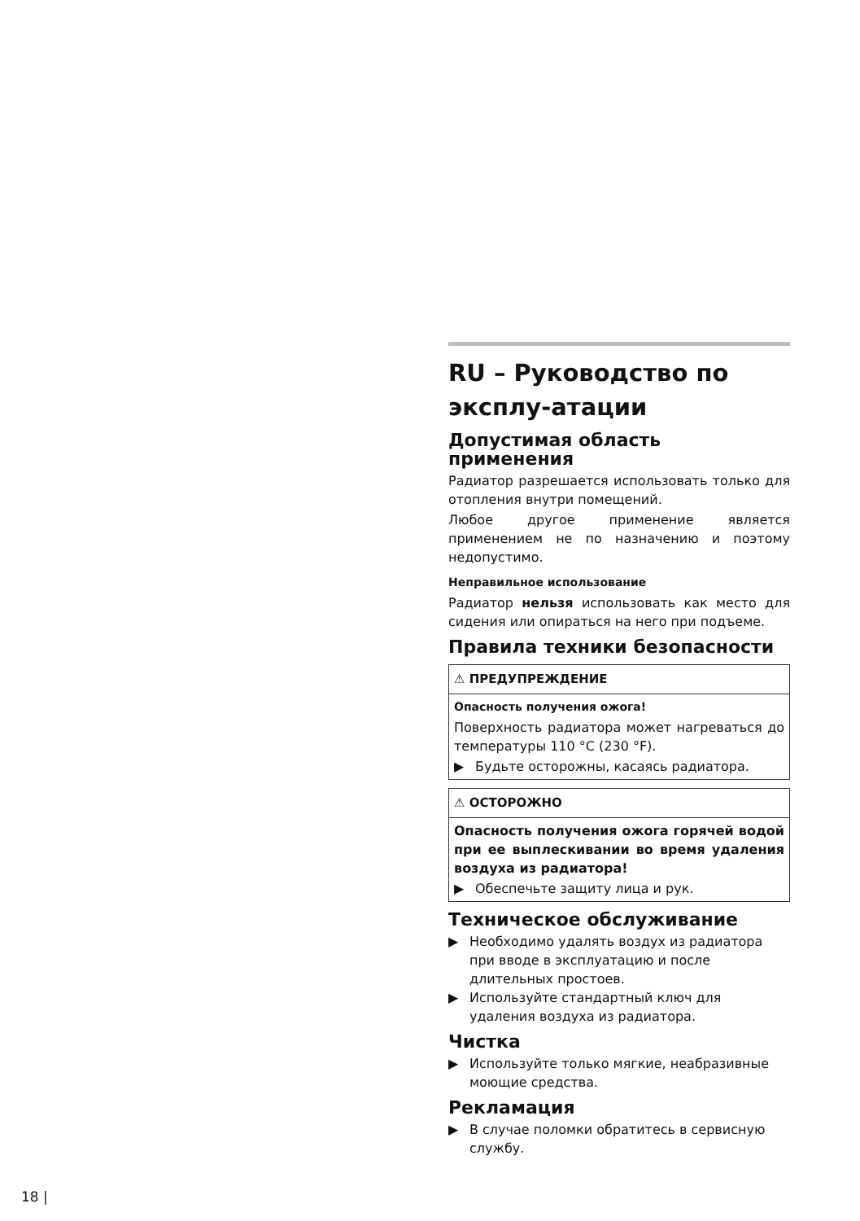RU – Руководство по эксплу-атации
Допустимая область применения
Радиатор разрешается использовать только для отопления внутри помещений.
Любое другое применение является применением не по назначению и поэтому недопустимо.
Неправильное использование
Радиатор нельзя использовать как место для сидения или опираться на него при подъеме.
Правила техники безопасности
⚠ ПРЕДУПРЕЖДЕНИЕ
Опасность получения ожога!
Поверхность радиатора может нагреваться до температуры 110 °C (230 °F).
▶ Будьте осторожны, касаясь радиатора.
⚠ ОСТОРОЖНО
Опасность получения ожога горячей водой при ее выплескивании во время удаления воздуха из радиатора!
▶ Обеспечьте защиту лица и рук.
Техническое обслуживание
▶ Необходимо удалять воздух из радиатора при вводе в эксплуатацию и после длительных простоев.
▶ Используйте стандартный ключ для удаления воздуха из радиатора.
Чистка
▶ Используйте только мягкие, неабразивные моющие средства.
Рекламация
▶ В случае поломки обратитесь в сервисную службу.
18 |